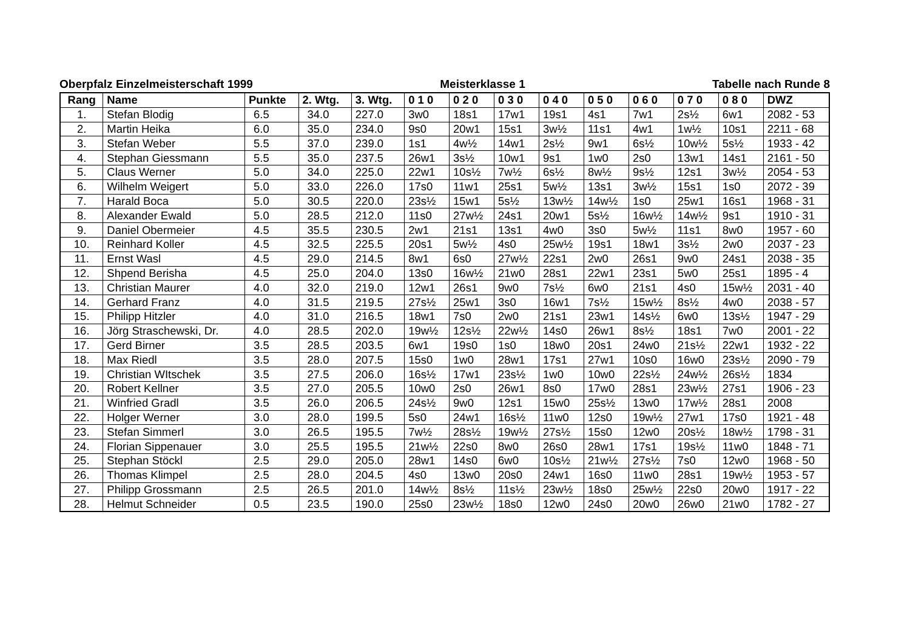Oberpfalz Einzelmeisterschaft 1999 Meisterklasse 1 Tabelle nach Runde 8
| Rang | Name | Punkte | 2. Wtg. | 3. Wtg. | 0 1 0 | 0 2 0 | 0 3 0 | 0 4 0 | 0 5 0 | 0 6 0 | 0 7 0 | 0 8 0 | DWZ |
| --- | --- | --- | --- | --- | --- | --- | --- | --- | --- | --- | --- | --- | --- |
| 1. | Stefan Blodig | 6.5 | 34.0 | 227.0 | 3w0 | 18s1 | 17w1 | 19s1 | 4s1 | 7w1 | 2s½ | 6w1 | 2082 - 53 |
| 2. | Martin Heika | 6.0 | 35.0 | 234.0 | 9s0 | 20w1 | 15s1 | 3w½ | 11s1 | 4w1 | 1w½ | 10s1 | 2211 - 68 |
| 3. | Stefan Weber | 5.5 | 37.0 | 239.0 | 1s1 | 4w½ | 14w1 | 2s½ | 9w1 | 6s½ | 10w½ | 5s½ | 1933 - 42 |
| 4. | Stephan Giessmann | 5.5 | 35.0 | 237.5 | 26w1 | 3s½ | 10w1 | 9s1 | 1w0 | 2s0 | 13w1 | 14s1 | 2161 - 50 |
| 5. | Claus Werner | 5.0 | 34.0 | 225.0 | 22w1 | 10s½ | 7w½ | 6s½ | 8w½ | 9s½ | 12s1 | 3w½ | 2054 - 53 |
| 6. | Wilhelm Weigert | 5.0 | 33.0 | 226.0 | 17s0 | 11w1 | 25s1 | 5w½ | 13s1 | 3w½ | 15s1 | 1s0 | 2072 - 39 |
| 7. | Harald Boca | 5.0 | 30.5 | 220.0 | 23s½ | 15w1 | 5s½ | 13w½ | 14w½ | 1s0 | 25w1 | 16s1 | 1968 - 31 |
| 8. | Alexander Ewald | 5.0 | 28.5 | 212.0 | 11s0 | 27w½ | 24s1 | 20w1 | 5s½ | 16w½ | 14w½ | 9s1 | 1910 - 31 |
| 9. | Daniel Obermeier | 4.5 | 35.5 | 230.5 | 2w1 | 21s1 | 13s1 | 4w0 | 3s0 | 5w½ | 11s1 | 8w0 | 1957 - 60 |
| 10. | Reinhard Koller | 4.5 | 32.5 | 225.5 | 20s1 | 5w½ | 4s0 | 25w½ | 19s1 | 18w1 | 3s½ | 2w0 | 2037 - 23 |
| 11. | Ernst Wasl | 4.5 | 29.0 | 214.5 | 8w1 | 6s0 | 27w½ | 22s1 | 2w0 | 26s1 | 9w0 | 24s1 | 2038 - 35 |
| 12. | Shpend Berisha | 4.5 | 25.0 | 204.0 | 13s0 | 16w½ | 21w0 | 28s1 | 22w1 | 23s1 | 5w0 | 25s1 | 1895 - 4 |
| 13. | Christian Maurer | 4.0 | 32.0 | 219.0 | 12w1 | 26s1 | 9w0 | 7s½ | 6w0 | 21s1 | 4s0 | 15w½ | 2031 - 40 |
| 14. | Gerhard Franz | 4.0 | 31.5 | 219.5 | 27s½ | 25w1 | 3s0 | 16w1 | 7s½ | 15w½ | 8s½ | 4w0 | 2038 - 57 |
| 15. | Philipp Hitzler | 4.0 | 31.0 | 216.5 | 18w1 | 7s0 | 2w0 | 21s1 | 23w1 | 14s½ | 6w0 | 13s½ | 1947 - 29 |
| 16. | Jörg Straschewski, Dr. | 4.0 | 28.5 | 202.0 | 19w½ | 12s½ | 22w½ | 14s0 | 26w1 | 8s½ | 18s1 | 7w0 | 2001 - 22 |
| 17. | Gerd Birner | 3.5 | 28.5 | 203.5 | 6w1 | 19s0 | 1s0 | 18w0 | 20s1 | 24w0 | 21s½ | 22w1 | 1932 - 22 |
| 18. | Max Riedl | 3.5 | 28.0 | 207.5 | 15s0 | 1w0 | 28w1 | 17s1 | 27w1 | 10s0 | 16w0 | 23s½ | 2090 - 79 |
| 19. | Christian WItschek | 3.5 | 27.5 | 206.0 | 16s½ | 17w1 | 23s½ | 1w0 | 10w0 | 22s½ | 24w½ | 26s½ | 1834 |
| 20. | Robert Kellner | 3.5 | 27.0 | 205.5 | 10w0 | 2s0 | 26w1 | 8s0 | 17w0 | 28s1 | 23w½ | 27s1 | 1906 - 23 |
| 21. | Winfried Gradl | 3.5 | 26.0 | 206.5 | 24s½ | 9w0 | 12s1 | 15w0 | 25s½ | 13w0 | 17w½ | 28s1 | 2008 |
| 22. | Holger Werner | 3.0 | 28.0 | 199.5 | 5s0 | 24w1 | 16s½ | 11w0 | 12s0 | 19w½ | 27w1 | 17s0 | 1921 - 48 |
| 23. | Stefan Simmerl | 3.0 | 26.5 | 195.5 | 7w½ | 28s½ | 19w½ | 27s½ | 15s0 | 12w0 | 20s½ | 18w½ | 1798 - 31 |
| 24. | Florian Sippenauer | 3.0 | 25.5 | 195.5 | 21w½ | 22s0 | 8w0 | 26s0 | 28w1 | 17s1 | 19s½ | 11w0 | 1848 - 71 |
| 25. | Stephan Stöckl | 2.5 | 29.0 | 205.0 | 28w1 | 14s0 | 6w0 | 10s½ | 21w½ | 27s½ | 7s0 | 12w0 | 1968 - 50 |
| 26. | Thomas Klimpel | 2.5 | 28.0 | 204.5 | 4s0 | 13w0 | 20s0 | 24w1 | 16s0 | 11w0 | 28s1 | 19w½ | 1953 - 57 |
| 27. | Philipp Grossmann | 2.5 | 26.5 | 201.0 | 14w½ | 8s½ | 11s½ | 23w½ | 18s0 | 25w½ | 22s0 | 20w0 | 1917 - 22 |
| 28. | Helmut Schneider | 0.5 | 23.5 | 190.0 | 25s0 | 23w½ | 18s0 | 12w0 | 24s0 | 20w0 | 26w0 | 21w0 | 1782 - 27 |